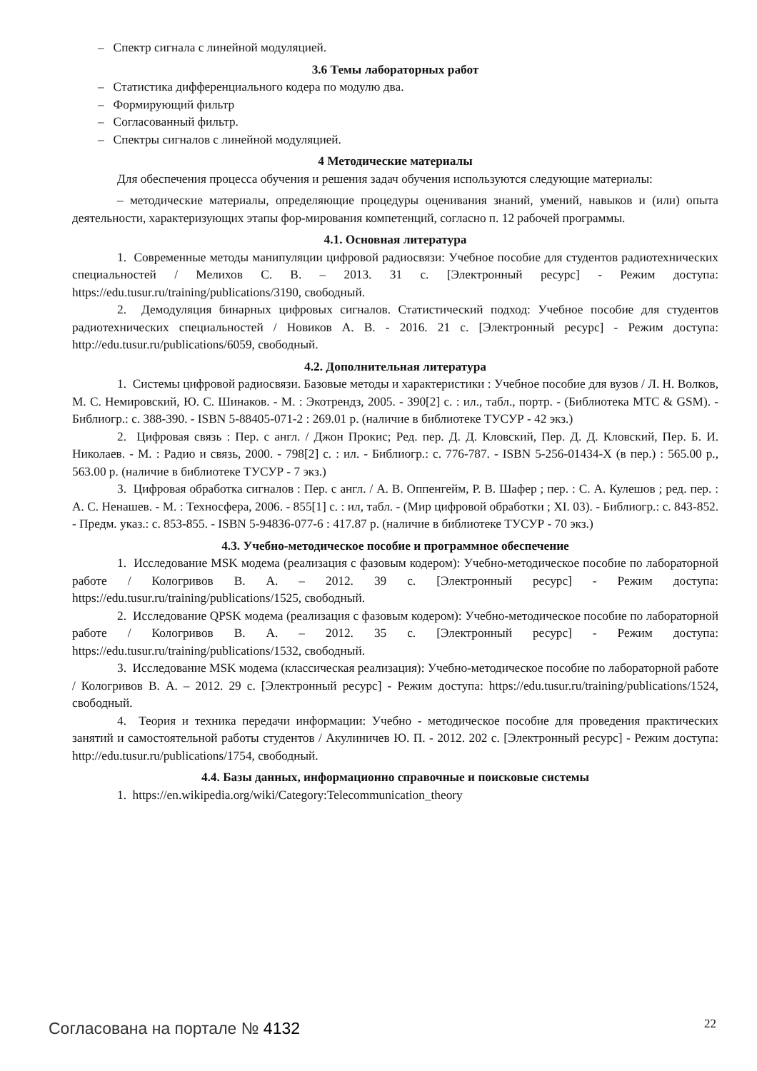– Спектр сигнала с линейной модуляцией.
3.6 Темы лабораторных работ
– Статистика дифференциального кодера по модулю два.
– Формирующий фильтр
– Согласованный фильтр.
– Спектры сигналов с линейной модуляцией.
4 Методические материалы
Для обеспечения процесса обучения и решения задач обучения используются следующие материалы:
– методические материалы, определяющие процедуры оценивания знаний, умений, навыков и (или) опыта деятельности, характеризующих этапы фор-мирования компетенций, согласно п. 12 рабочей программы.
4.1. Основная литература
1. Современные методы манипуляции цифровой радиосвязи: Учебное пособие для студентов радиотехнических специальностей / Мелихов С. В. – 2013. 31 с. [Электронный ресурс] - Режим доступа: https://edu.tusur.ru/training/publications/3190, свободный.
2. Демодуляция бинарных цифровых сигналов. Статистический подход: Учебное пособие для студентов радиотехнических специальностей / Новиков А. В. - 2016. 21 с. [Электронный ресурс] - Режим доступа: http://edu.tusur.ru/publications/6059, свободный.
4.2. Дополнительная литература
1. Системы цифровой радиосвязи. Базовые методы и характеристики : Учебное пособие для вузов / Л. Н. Волков, М. С. Немировский, Ю. С. Шинаков. - М. : Экотрендз, 2005. - 390[2] с. : ил., табл., портр. - (Библиотека МТС & GSM). - Библиогр.: с. 388-390. - ISBN 5-88405-071-2 : 269.01 р. (наличие в библиотеке ТУСУР - 42 экз.)
2. Цифровая связь : Пер. с англ. / Джон Прокис; Ред. пер. Д. Д. Кловский, Пер. Д. Д. Кловский, Пер. Б. И. Николаев. - М. : Радио и связь, 2000. - 798[2] с. : ил. - Библиогр.: с. 776-787. - ISBN 5-256-01434-X (в пер.) : 565.00 р., 563.00 р. (наличие в библиотеке ТУСУР - 7 экз.)
3. Цифровая обработка сигналов : Пер. с англ. / А. В. Оппенгейм, Р. В. Шафер ; пер. : С. А. Кулешов ; ред. пер. : А. С. Ненашев. - М. : Техносфера, 2006. - 855[1] с. : ил, табл. - (Мир цифровой обработки ; XI. 03). - Библиогр.: с. 843-852. - Предм. указ.: с. 853-855. - ISBN 5-94836-077-6 : 417.87 р. (наличие в библиотеке ТУСУР - 70 экз.)
4.3. Учебно-методическое пособие и программное обеспечение
1. Исследование MSK модема (реализация с фазовым кодером): Учебно-методическое пособие по лабораторной работе / Кологривов В. А. – 2012. 39 с. [Электронный ресурс] - Режим доступа: https://edu.tusur.ru/training/publications/1525, свободный.
2. Исследование QPSK модема (реализация с фазовым кодером): Учебно-методическое пособие по лабораторной работе / Кологривов В. А. – 2012. 35 с. [Электронный ресурс] - Режим доступа: https://edu.tusur.ru/training/publications/1532, свободный.
3. Исследование MSK модема (классическая реализация): Учебно-методическое пособие по лабораторной работе / Кологривов В. А. – 2012. 29 с. [Электронный ресурс] - Режим доступа: https://edu.tusur.ru/training/publications/1524, свободный.
4. Теория и техника передачи информации: Учебно - методическое пособие для проведения практических занятий и самостоятельной работы студентов / Акулиничев Ю. П. - 2012. 202 с. [Электронный ресурс] - Режим доступа: http://edu.tusur.ru/publications/1754, свободный.
4.4. Базы данных, информационно справочные и поисковые системы
1. https://en.wikipedia.org/wiki/Category:Telecommunication_theory
Согласована на портале № 4132 22